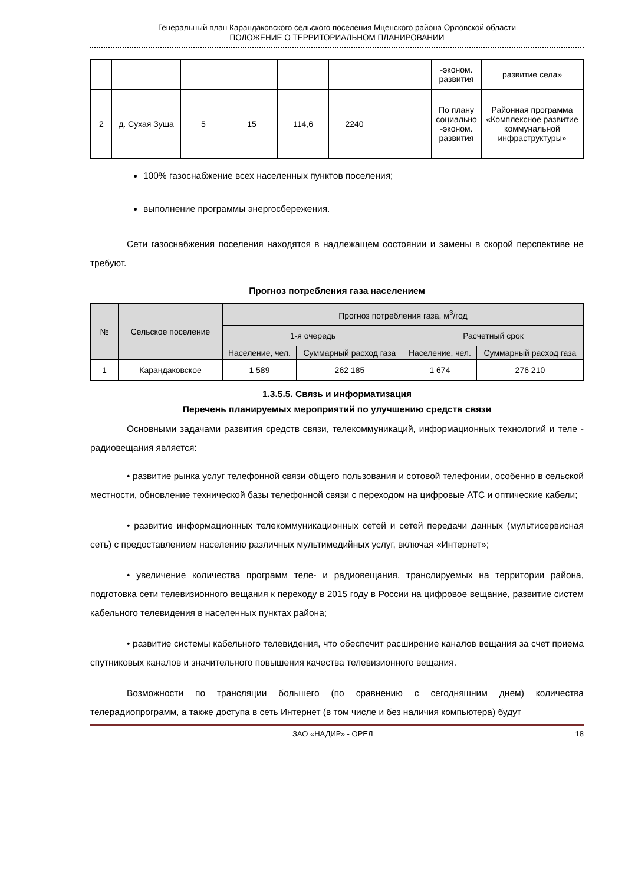Генеральный план Карандаковского сельского поселения Мценского района Орловской области
ПОЛОЖЕНИЕ О ТЕРРИТОРИАЛЬНОМ ПЛАНИРОВАНИИ
| | | | | | | | -эконом. развития | развитие села» |
| 2 | д. Сухая Зуша | 5 | 15 | 114,6 | 2240 | | По плану социально -эконом. развития | Районная программа «Комплексное развитие коммунальной инфраструктуры» |
100% газоснабжение всех населенных пунктов поселения;
выполнение программы энергосбережения.
Сети газоснабжения поселения находятся в надлежащем состоянии и замены в скорой перспективе не требуют.
Прогноз потребления газа населением
| № | Сельское поселение | Прогноз потребления газа, м<sup>3</sup>/год | | | |
| --- | --- | --- | --- | --- | --- |
| | | 1-я очередь | | Расчетный срок | |
| | | Население, чел. | Суммарный расход газа | Население, чел. | Суммарный расход газа |
| 1 | Карандаковское | 1 589 | 262 185 | 1 674 | 276 210 |
1.3.5.5. Связь и информатизация
Перечень планируемых мероприятий по улучшению средств связи
Основными задачами развития средств связи, телекоммуникаций, информационных технологий и теле - радиовещания является:
• развитие рынка услуг телефонной связи общего пользования и сотовой телефонии, особенно в сельской местности, обновление технической базы телефонной связи с переходом на цифровые АТС и оптические кабели;
• развитие информационных телекоммуникационных сетей и сетей передачи данных (мультисервисная сеть) с предоставлением населению различных мультимедийных услуг, включая «Интернет»;
• увеличение количества программ теле- и радиовещания, транслируемых на территории района, подготовка сети телевизионного вещания к переходу в 2015 году в России на цифровое вещание, развитие систем кабельного телевидения в населенных пунктах района;
• развитие системы кабельного телевидения, что обеспечит расширение каналов вещания за счет приема спутниковых каналов и значительного повышения качества телевизионного вещания.
Возможности по трансляции большего (по сравнению с сегодняшним днем) количества телерадиопрограмм, а также доступа в сеть Интернет (в том числе и без наличия компьютера) будут
ЗАО «НАДИР» - ОРЕЛ 18